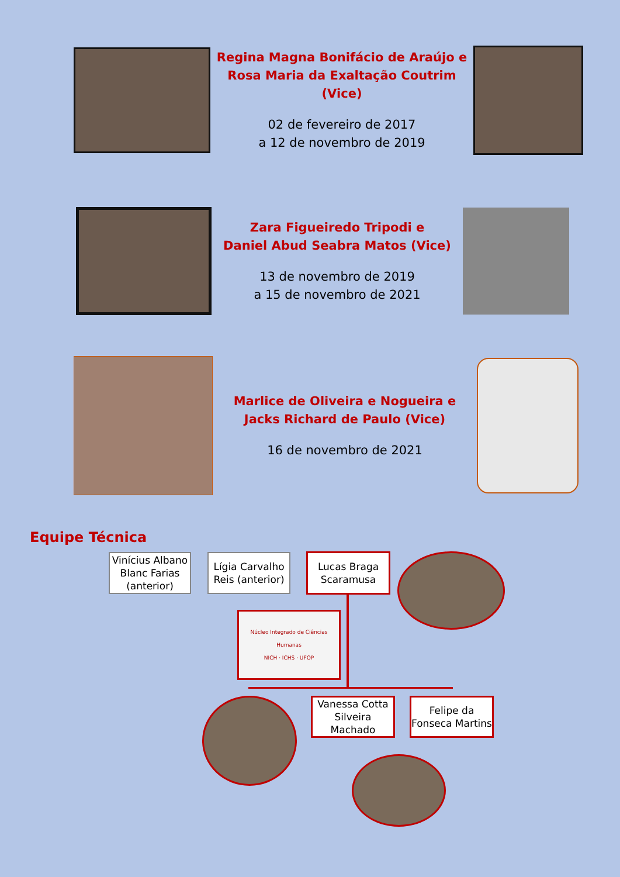Regina Magna Bonifácio de Araújo e
Rosa Maria da Exaltação Coutrim (Vice)
02 de fevereiro de 2017
a 12 de novembro de 2019
Zara Figueiredo Tripodi e
Daniel Abud Seabra Matos (Vice)
13 de novembro de 2019
a 15 de novembro de 2021
Marlice de Oliveira e Nogueira e
Jacks Richard de Paulo (Vice)
16 de novembro de 2021
Equipe Técnica
Vinícius Albano Blanc Farias (anterior)
Lígia Carvalho Reis (anterior)
Lucas Braga Scaramusa
Núcleo Integrado de Ciências Humanas
NICH · ICHS · UFOP
Vanessa Cotta Silveira Machado
Felipe da Fonseca Martins